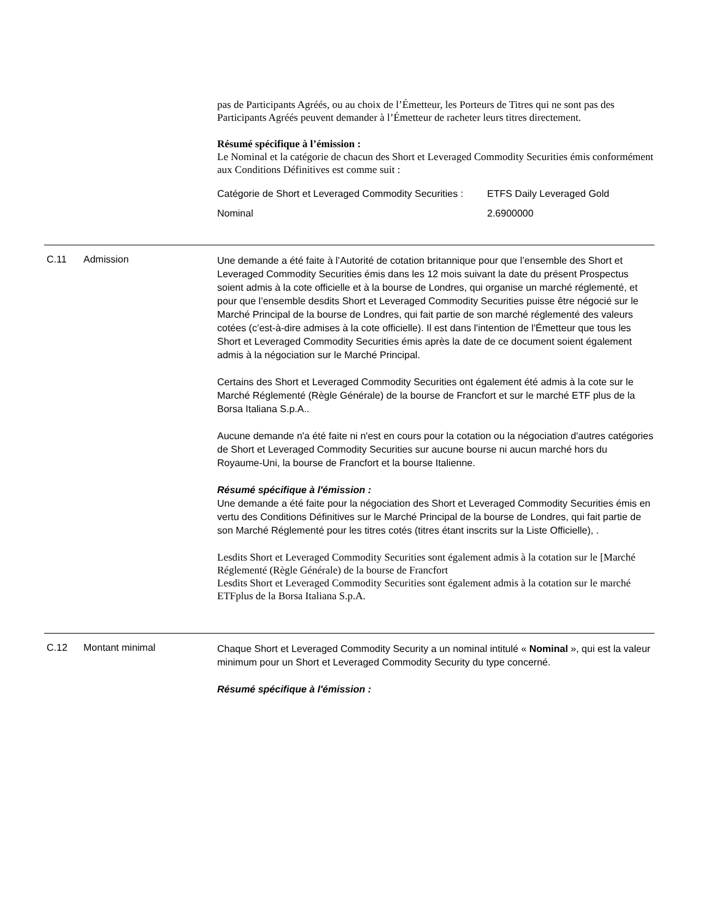pas de Participants Agréés, ou au choix de l’Émetteur, les Porteurs de Titres qui ne sont pas des Participants Agréés peuvent demander à l’Émetteur de racheter leurs titres directement.
Résumé spécifique à l’émission :
Le Nominal et la catégorie de chacun des Short et Leveraged Commodity Securities émis conformément aux Conditions Définitives est comme suit :
| Catégorie de Short et Leveraged Commodity Securities : | ETFS Daily Leveraged Gold |
| Nominal | 2.6900000 |
C.11 Admission
Une demande a été faite à l’Autorité de cotation britannique pour que l’ensemble des Short et Leveraged Commodity Securities émis dans les 12 mois suivant la date du présent Prospectus soient admis à la cote officielle et à la bourse de Londres, qui organise un marché réglementé, et pour que l’ensemble desdits Short et Leveraged Commodity Securities puisse être négocié sur le Marché Principal de la bourse de Londres, qui fait partie de son marché réglementé des valeurs cotées (c’est-à-dire admises à la cote officielle). Il est dans l'intention de l'Émetteur que tous les Short et Leveraged Commodity Securities émis après la date de ce document soient également admis à la négociation sur le Marché Principal.
Certains des Short et Leveraged Commodity Securities ont également été admis à la cote sur le Marché Réglementé (Règle Générale) de la bourse de Francfort et sur le marché ETF plus de la Borsa Italiana S.p.A..
Aucune demande n'a été faite ni n'est en cours pour la cotation ou la négociation d'autres catégories de Short et Leveraged Commodity Securities sur aucune bourse ni aucun marché hors du Royaume-Uni, la bourse de Francfort et la bourse Italienne.
Résumé spécifique à l'émission :
Une demande a été faite pour la négociation des Short et Leveraged Commodity Securities émis en vertu des Conditions Définitives sur le Marché Principal de la bourse de Londres, qui fait partie de son Marché Réglementé pour les titres cotés (titres étant inscrits sur la Liste Officielle), .
Lesdits Short et Leveraged Commodity Securities sont également admis à la cotation sur le [Marché Réglementé (Règle Générale) de la bourse de Francfort
Lesdits Short et Leveraged Commodity Securities sont également admis à la cotation sur le marché ETFplus de la Borsa Italiana S.p.A.
C.12 Montant minimal
Chaque Short et Leveraged Commodity Security a un nominal intitulé « Nominal », qui est la valeur minimum pour un Short et Leveraged Commodity Security du type concerné.
Résumé spécifique à l'émission :